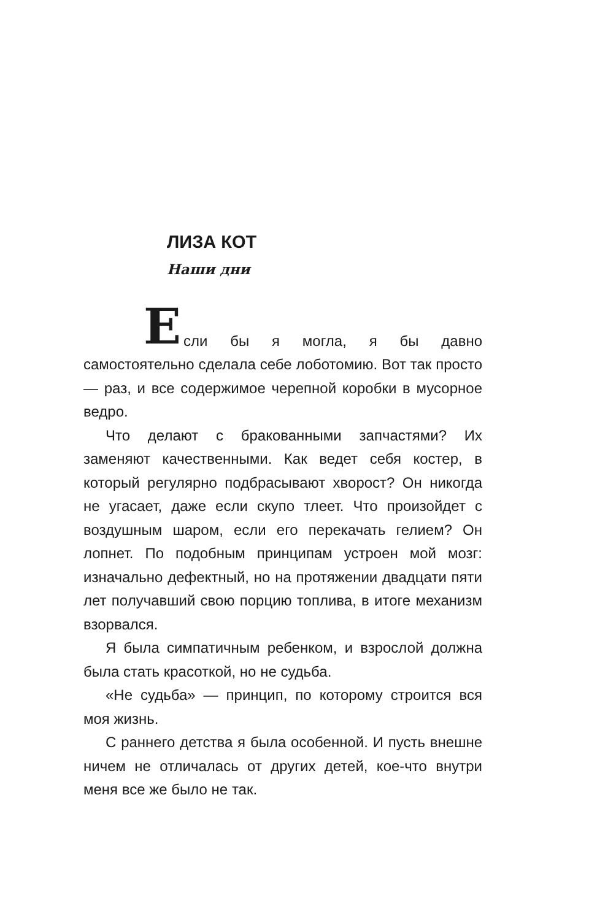ЛИЗА КОТ
Наши дни
Е
сли бы я могла, я бы давно самостоятельно сделала себе лоботомию. Вот так просто — раз, и все содержимое черепной коробки в мусорное ведро.
Что делают с бракованными запчастями? Их заменяют качественными. Как ведет себя костер, в который регулярно подбрасывают хворост? Он никогда не угасает, даже если скупо тлеет. Что произойдет с воздушным шаром, если его перекачать гелием? Он лопнет. По подобным принципам устроен мой мозг: изначально дефектный, но на протяжении двадцати пяти лет получавший свою порцию топлива, в итоге механизм взорвался.
Я была симпатичным ребенком, и взрослой должна была стать красоткой, но не судьба.
«Не судьба» — принцип, по которому строится вся моя жизнь.
С раннего детства я была особенной. И пусть внешне ничем не отличалась от других детей, кое-что внутри меня все же было не так.